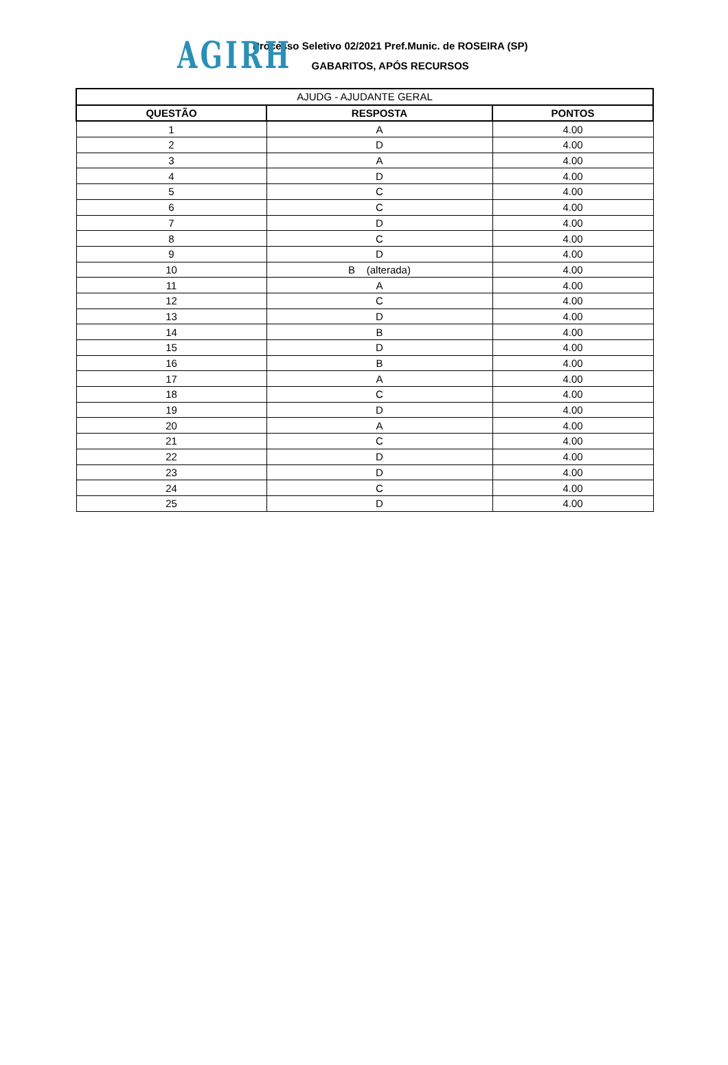AGIRH
Processo Seletivo 02/2021 Pref.Munic. de ROSEIRA (SP)
GABARITOS, APÓS RECURSOS
| AJUDG - AJUDANTE GERAL | | |
| QUESTÃO | RESPOSTA | PONTOS |
| 1 | A | 4.00 |
| 2 | D | 4.00 |
| 3 | A | 4.00 |
| 4 | D | 4.00 |
| 5 | C | 4.00 |
| 6 | C | 4.00 |
| 7 | D | 4.00 |
| 8 | C | 4.00 |
| 9 | D | 4.00 |
| 10 | B (alterada) | 4.00 |
| 11 | A | 4.00 |
| 12 | C | 4.00 |
| 13 | D | 4.00 |
| 14 | B | 4.00 |
| 15 | D | 4.00 |
| 16 | B | 4.00 |
| 17 | A | 4.00 |
| 18 | C | 4.00 |
| 19 | D | 4.00 |
| 20 | A | 4.00 |
| 21 | C | 4.00 |
| 22 | D | 4.00 |
| 23 | D | 4.00 |
| 24 | C | 4.00 |
| 25 | D | 4.00 |